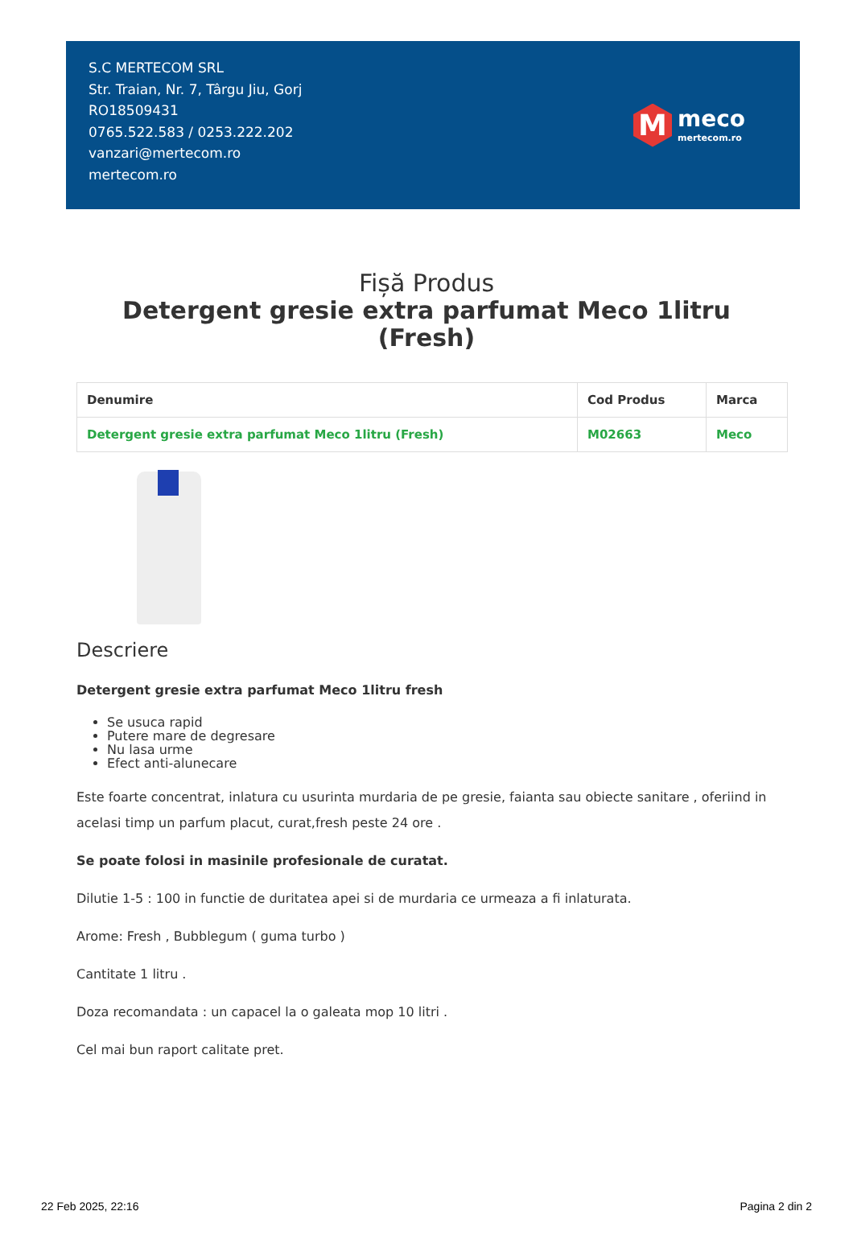S.C MERTECOM SRL
Str. Traian, Nr. 7, Târgu Jiu, Gorj
RO18509431
0765.522.583 / 0253.222.202
vanzari@mertecom.ro
mertecom.ro
M
meco
mertecom.ro
Fișă Produs
Detergent gresie extra parfumat Meco 1litru (Fresh)
| Denumire | Cod Produs | Marca |
| --- | --- | --- |
| Detergent gresie extra parfumat Meco 1litru (Fresh) | M02663 | Meco |
Descriere
Detergent gresie extra parfumat Meco 1litru fresh
Se usuca rapid
Putere mare de degresare
Nu lasa urme
Efect anti-alunecare
Este foarte concentrat, inlatura cu usurinta murdaria de pe gresie, faianta sau obiecte sanitare , oferiind in acelasi timp un parfum placut, curat,fresh peste 24 ore .
Se poate folosi in masinile profesionale de curatat.
Dilutie 1-5 : 100 in functie de duritatea apei si de murdaria ce urmeaza a fi inlaturata.
Arome: Fresh , Bubblegum ( guma turbo )
Cantitate 1 litru .
Doza recomandata : un capacel la o galeata mop 10 litri .
Cel mai bun raport calitate pret.
22 Feb 2025, 22:16 Pagina 2 din 2